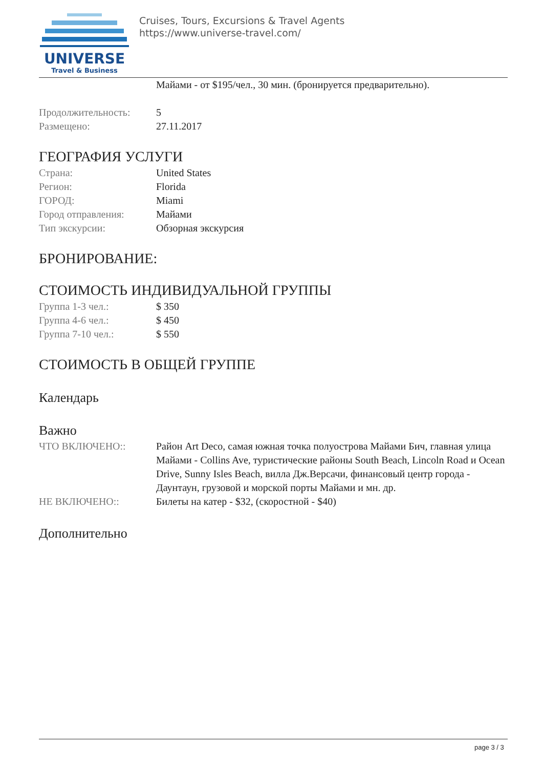UNIVERSE
Travel & Business
Cruises, Tours, Excursions & Travel Agents
https://www.universe-travel.com/
Майами - от $195/чел., 30 мин. (бронируется предварительно).
Продолжительность: 5
Размещено: 27.11.2017
ГЕОГРАФИЯ УСЛУГИ
Страна: United States
Регион: Florida
ГОРОД: Miami
Город отправления: Майами
Тип экскурсии: Обзорная экскурсия
БРОНИРОВАНИЕ:
СТОИМОСТЬ ИНДИВИДУАЛЬНОЙ ГРУППЫ
Группа 1-3 чел.: $ 350
Группа 4-6 чел.: $ 450
Группа 7-10 чел.: $ 550
СТОИМОСТЬ В ОБЩЕЙ ГРУППЕ
Календарь
Важно
ЧТО ВКЛЮЧЕНО:: Район Art Deco, самая южная точка полуострова Майами Бич, главная улица Майами - Collins Ave, туристические районы South Beach, Lincoln Road и Ocean Drive, Sunny Isles Beach, вилла Дж.Версачи, финансовый центр города - Даунтаун, грузовой и морской порты Майами и мн. др.
НЕ ВКЛЮЧЕНО:: Билеты на катер - $32, (скоростной - $40)
Дополнительно
page 3 / 3